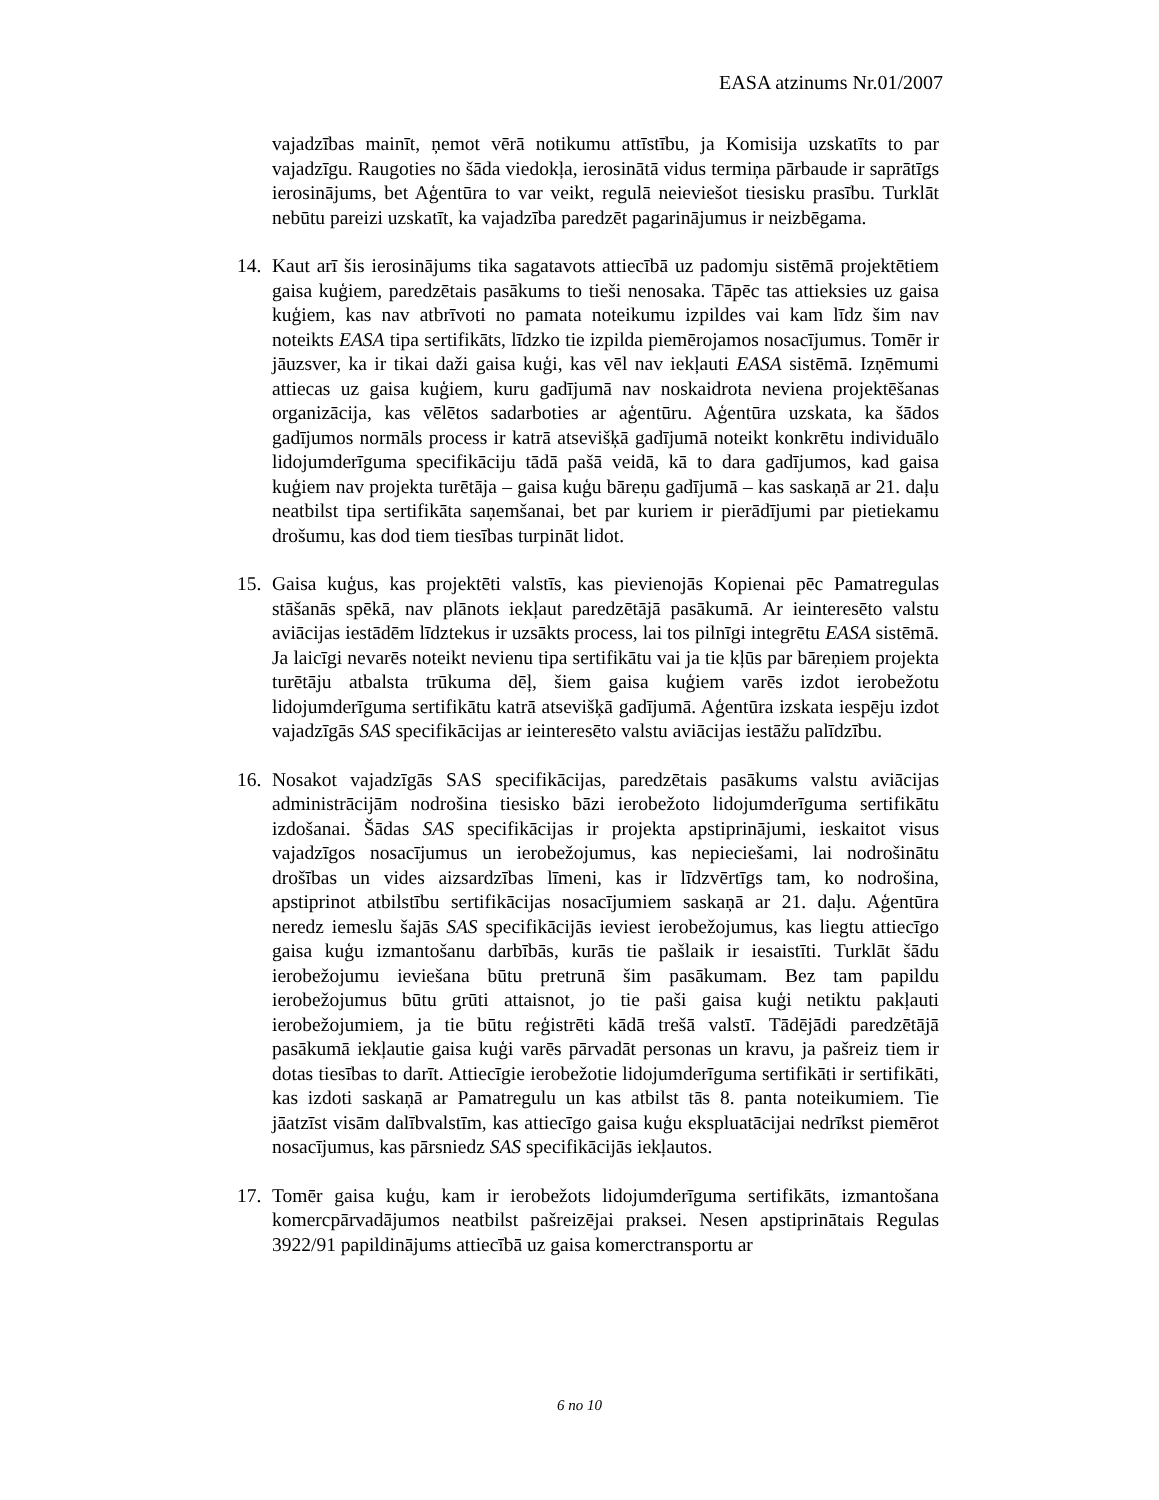EASA atzinums Nr.01/2007
vajadzības mainīt, ņemot vērā notikumu attīstību, ja Komisija uzskatīts to par vajadzīgu. Raugoties no šāda viedokļa, ierosinātā vidus termiņa pārbaude ir saprātīgs ierosinājums, bet Aģentūra to var veikt, regulā neieviešot tiesisku prasību. Turklāt nebūtu pareizi uzskatīt, ka vajadzība paredzēt pagarinājumus ir neizbēgama.
14. Kaut arī šis ierosinājums tika sagatavots attiecībā uz padomju sistēmā projektētiem gaisa kuģiem, paredzētais pasākums to tieši nenosaka. Tāpēc tas attieksies uz gaisa kuģiem, kas nav atbrīvoti no pamata noteikumu izpildes vai kam līdz šim nav noteikts EASA tipa sertifikāts, līdzko tie izpilda piemērojamos nosacījumus. Tomēr ir jāuzsver, ka ir tikai daži gaisa kuģi, kas vēl nav iekļauti EASA sistēmā. Izņēmumi attiecas uz gaisa kuģiem, kuru gadījumā nav noskaidrota neviena projektēšanas organizācija, kas vēlētos sadarboties ar aģentūru. Aģentūra uzskata, ka šādos gadījumos normāls process ir katrā atsevišķā gadījumā noteikt konkrētu individuālo lidojumderīguma specifikāciju tādā pašā veidā, kā to dara gadījumos, kad gaisa kuģiem nav projekta turētāja – gaisa kuģu bāreņu gadījumā – kas saskaņā ar 21. daļu neatbilst tipa sertifikāta saņemšanai, bet par kuriem ir pierādījumi par pietiekamu drošumu, kas dod tiem tiesības turpināt lidot.
15. Gaisa kuģus, kas projektēti valstīs, kas pievienojās Kopienai pēc Pamatregulas stāšanās spēkā, nav plānots iekļaut paredzētājā pasākumā. Ar ieinteresēto valstu aviācijas iestādēm līdztekus ir uzsākts process, lai tos pilnīgi integrētu EASA sistēmā. Ja laicīgi nevarēs noteikt nevienu tipa sertifikātu vai ja tie kļūs par bāreņiem projekta turētāju atbalsta trūkuma dēļ, šiem gaisa kuģiem varēs izdot ierobežotu lidojumderīguma sertifikātu katrā atsevišķā gadījumā. Aģentūra izskata iespēju izdot vajadzīgās SAS specifikācijas ar ieinteresēto valstu aviācijas iestāžu palīdzību.
16. Nosakot vajadzīgās SAS specifikācijas, paredzētais pasākums valstu aviācijas administrācijām nodrošina tiesisko bāzi ierobežoto lidojumderīguma sertifikātu izdošanai. Šādas SAS specifikācijas ir projekta apstiprinājumi, ieskaitot visus vajadzīgos nosacījumus un ierobežojumus, kas nepieciešami, lai nodrošinātu drošības un vides aizsardzības līmeni, kas ir līdzvērtīgs tam, ko nodrošina, apstiprinot atbilstību sertifikācijas nosacījumiem saskaņā ar 21. daļu. Aģentūra neredz iemeslu šajās SAS specifikācijās ieviest ierobežojumus, kas liegtu attiecīgo gaisa kuģu izmantošanu darbībās, kurās tie pašlaik ir iesaistīti. Turklāt šādu ierobežojumu ieviešana būtu pretrunā šim pasākumam. Bez tam papildu ierobežojumus būtu grūti attaisnot, jo tie paši gaisa kuģi netiktu pakļauti ierobežojumiem, ja tie būtu reģistrēti kādā trešā valstī. Tādējādi paredzētājā pasākumā iekļautie gaisa kuģi varēs pārvadāt personas un kravu, ja pašreiz tiem ir dotas tiesības to darīt. Attiecīgie ierobežotie lidojumderīguma sertifikāti ir sertifikāti, kas izdoti saskaņā ar Pamatregulu un kas atbilst tās 8. panta noteikumiem. Tie jāatzīst visām dalībvalstīm, kas attiecīgo gaisa kuģu ekspluatācijai nedrīkst piemērot nosacījumus, kas pārsniedz SAS specifikācijās iekļautos.
17. Tomēr gaisa kuģu, kam ir ierobežots lidojumderīguma sertifikāts, izmantošana komercpārvadājumos neatbilst pašreizējai praksei. Nesen apstiprinātais Regulas 3922/91 papildinājums attiecībā uz gaisa komerctransportu ar
6 no 10